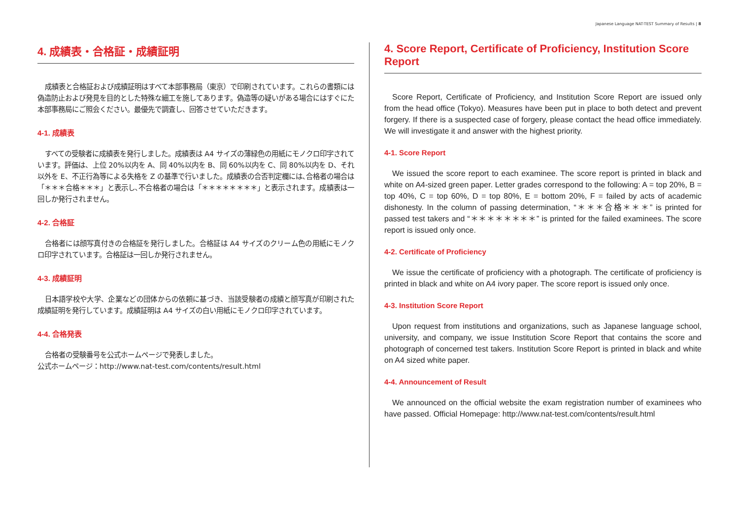Japanese Language NAT-TEST Summary of Results | 8
4. 成績表・合格証・成績証明
成績表と合格証および成績証明はすべて本部事務局（東京）で印刷されています。これらの書類には偽造防止および発見を目的とした特殊な細工を施してあります。偽造等の疑いがある場合にはすぐにた本部事務局にご照会ください。最優先で調査し、回答させていただきます。
4-1. 成績表
すべての受験者に成績表を発行しました。成績表は A4 サイズの薄緑色の用紙にモノクロ印字されています。評価は、上位 20%以内を A、同 40%以内を B、同 60%以内を C、同 80%以内を D、それ以外を E、不正行為等による失格を Z の基準で行いました。成績表の合否判定欄には､合格者の場合は「＊＊＊合格＊＊＊」と表示し､不合格者の場合は「＊＊＊＊＊＊＊＊」と表示されます。成績表は一回しか発行されません。
4-2. 合格証
合格者には顔写真付きの合格証を発行しました。合格証は A4 サイズのクリーム色の用紙にモノクロ印字されています。合格証は一回しか発行されません。
4-3. 成績証明
日本語学校や大学、企業などの団体からの依頼に基づき、当該受験者の成績と顔写真が印刷された成績証明を発行しています。成績証明は A4 サイズの白い用紙にモノクロ印字されています。
4-4. 合格発表
合格者の受験番号を公式ホームページで発表しました。
公式ホームページ：http://www.nat-test.com/contents/result.html
4. Score Report, Certificate of Proficiency, Institution Score Report
Score Report, Certificate of Proficiency, and Institution Score Report are issued only from the head office (Tokyo). Measures have been put in place to both detect and prevent forgery. If there is a suspected case of forgery, please contact the head office immediately. We will investigate it and answer with the highest priority.
4-1. Score Report
We issued the score report to each examinee. The score report is printed in black and white on A4-sized green paper. Letter grades correspond to the following: A = top 20%, B = top 40%, C = top 60%, D = top 80%, E = bottom 20%, F = failed by acts of academic dishonesty. In the column of passing determination, “＊＊＊合格＊＊＊” is printed for passed test takers and “＊＊＊＊＊＊＊＊” is printed for the failed examinees. The score report is issued only once.
4-2. Certificate of Proficiency
We issue the certificate of proficiency with a photograph. The certificate of proficiency is printed in black and white on A4 ivory paper. The score report is issued only once.
4-3. Institution Score Report
Upon request from institutions and organizations, such as Japanese language school, university, and company, we issue Institution Score Report that contains the score and photograph of concerned test takers. Institution Score Report is printed in black and white on A4 sized white paper.
4-4. Announcement of Result
We announced on the official website the exam registration number of examinees who have passed. Official Homepage: http://www.nat-test.com/contents/result.html